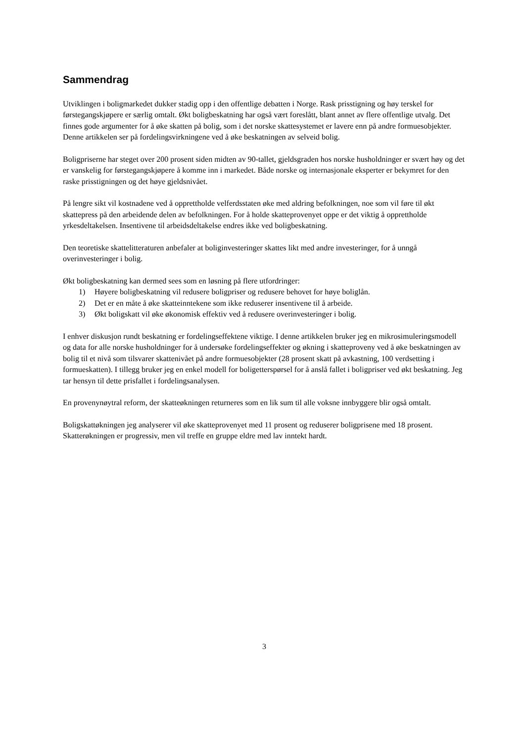Sammendrag
Utviklingen i boligmarkedet dukker stadig opp i den offentlige debatten i Norge. Rask prisstigning og høy terskel for førstegangskjøpere er særlig omtalt. Økt boligbeskatning har også vært foreslått, blant annet av flere offentlige utvalg. Det finnes gode argumenter for å øke skatten på bolig, som i det norske skattesystemet er lavere enn på andre formuesobjekter. Denne artikkelen ser på fordelingsvirkningene ved å øke beskatningen av selveid bolig.
Boligpriserne har steget over 200 prosent siden midten av 90-tallet, gjeldsgraden hos norske husholdninger er svært høy og det er vanskelig for førstegangskjøpere å komme inn i markedet. Både norske og internasjonale eksperter er bekymret for den raske prisstigningen og det høye gjeldsnivået.
På lengre sikt vil kostnadene ved å opprettholde velferdsstaten øke med aldring befolkningen, noe som vil føre til økt skattepress på den arbeidende delen av befolkningen. For å holde skatteprovenyet oppe er det viktig å opprettholde yrkesdeltakelsen. Insentivene til arbeidsdeltakelse endres ikke ved boligbeskatning.
Den teoretiske skattelitteraturen anbefaler at boliginvesteringer skattes likt med andre investeringer, for å unngå overinvesteringer i bolig.
Økt boligbeskatning kan dermed sees som en løsning på flere utfordringer:
1) Høyere boligbeskatning vil redusere boligpriser og redusere behovet for høye boliglån.
2) Det er en måte å øke skatteinntekene som ikke reduserer insentivene til å arbeide.
3) Økt boligskatt vil øke økonomisk effektiv ved å redusere overinvesteringer i bolig.
I enhver diskusjon rundt beskatning er fordelingseffektene viktige. I denne artikkelen bruker jeg en mikrosimuleringsmodell og data for alle norske husholdninger for å undersøke fordelingseffekter og økning i skatteproveny ved å øke beskatningen av bolig til et nivå som tilsvarer skattenivået på andre formuesobjekter (28 prosent skatt på avkastning, 100 verdsetting i formueskatten). I tillegg bruker jeg en enkel modell for boligetterspørsel for å anslå fallet i boligpriser ved økt beskatning. Jeg tar hensyn til dette prisfallet i fordelingsanalysen.
En provenynøytral reform, der skatteøkningen returneres som en lik sum til alle voksne innbyggere blir også omtalt.
Boligskattøkningen jeg analyserer vil øke skatteprovenyet med 11 prosent og reduserer boligprisene med 18 prosent. Skatterøkningen er progressiv, men vil treffe en gruppe eldre med lav inntekt hardt.
3